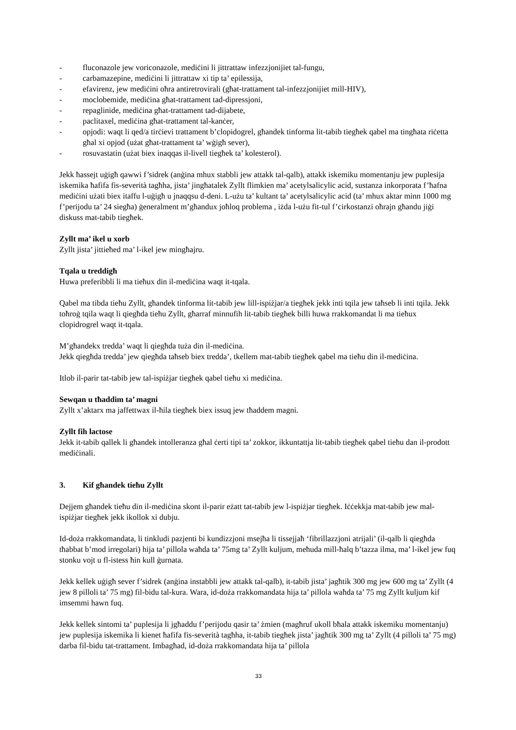- fluconazole jew voriconazole, mediċini li jittrattaw infezzjonijiet tal-fungu,
- carbamazepine, mediċini li jittrattaw xi tip ta’ epilessija,
- efavirenz, jew mediċini oħra antiretrovirali (għat-trattament tal-infezzjonijiet mill-HIV),
- moclobemide, mediċina għat-trattament tad-dipressjoni,
- repaglinide, mediċina għat-trattament tad-dijabete,
- paclitaxel, mediċina għat-trattament tal-kanċer,
- opjodi: waqt li qed/a tirċievi trattament b’clopidogrel, għandek tinforma lit-tabib tiegħek qabel ma tingħata riċetta għal xi opjod (użat għat-trattament ta’ wġigħ sever),
- rosuvastatin (użat biex inaqqas il-livell tiegħek ta’ kolesterol).
Jekk ħassejt uġigħ qawwi f’sidrek (anġina mhux stabbli jew attakk tal-qalb), attakk iskemiku momentanju jew puplesija iskemika ħafifa fis-severità tagħha, jista’ jingħatalek Zyllt flimkien ma’ acetylsalicylic acid, sustanza inkorporata f’ħafna mediċini użati biex itaffu l-uġigħ u jnaqqsu d-deni. L-użu ta’ kultant ta’ acetylsalicylic acid (ta’ mhux aktar minn 1000 mg f’perijodu ta’ 24 siegħa) ġeneralment m’għandux joħloq problema , iżda l-użu fit-tul f’cirkostanzi oħrajn għandu jiġi diskuss mat-tabib tiegħek.
Zyllt ma’ ikel u xorb
Zyllt jista’ jittieħed ma’ l-ikel jew mingħajru.
Tqala u treddigħ
Huwa preferibbli li ma tieħux din il-mediċina waqt it-tqala.
Qabel ma tibda tieħu Zyllt, għandek tinforma lit-tabib jew lill-ispiżjar/a tiegħek jekk inti tqila jew taħseb li inti tqila. Jekk toħroġ tqila waqt li qiegħda tieħu Zyllt, għarraf minnufih lit-tabib tiegħek billi huwa rrakkomandat li ma tieħux clopidrogrel waqt it-tqala.
M’għandekx tredda’ waqt li qiegħda tuża din il-mediċina.
Jekk qiegħda tredda’ jew qiegħda taħseb biex tredda’, tkellem mat-tabib tiegħek qabel ma tieħu din il-mediċina.
Itlob il-parir tat-tabib jew tal-ispiżjar tiegħek qabel tieħu xi mediċina.
Sewqan u tħaddim ta’ magni
Zyllt x’aktarx ma jaffettwax il-ħila tiegħek biex issuq jew tħaddem magni.
Zyllt fih lactose
Jekk it-tabib qallek li għandek intolleranza għal ċerti tipi ta’ zokkor, ikkuntattja lit-tabib tiegħek qabel tieħu dan il-prodott mediċinali.
3. Kif għandek tieħu Zyllt
Dejjem għandek tieħu din il-mediċina skont il-parir eżatt tat-tabib jew l-ispiżjar tiegħek. Iċċekkja mat-tabib jew mal-ispiżjar tiegħek jekk ikollok xi dubju.
Id-doża rrakkomandata, li tinkludi pazjenti bi kundizzjoni msejħa li tissejjaħ ‘fibrillazzjoni atrijali’ (il-qalb li qiegħda tħabbat b’mod irregolari) hija ta’ pillola waħda ta’ 75mg ta’ Zyllt kuljum, meħuda mill-ħalq b’tazza ilma, ma’ l-ikel jew fuq stonku vojt u fl-istess ħin kull ġurnata.
Jekk kellek uġigħ sever f’sidrek (anġina instabbli jew attakk tal-qalb), it-tabib jista’ jagħtik 300 mg jew 600 mg ta’ Zyllt (4 jew 8 pilloli ta’ 75 mg) fil-bidu tal-kura. Wara, id-doża rrakkomandata hija ta’ pillola waħda ta’ 75 mg Zyllt kuljum kif imsemmi hawn fuq.
Jekk kellek sintomi ta’ puplesija li jgħaddu f’perijodu qasir ta’ żmien (magħruf ukoll bħala attakk iskemiku momentanju) jew puplesija iskemika li kienet ħafifa fis-severità tagħha, it-tabib tiegħek jista’ jagħtik 300 mg ta’ Zyllt (4 pilloli ta’ 75 mg) darba fil-bidu tat-trattament. Imbagħad, id-doża rrakkomandata hija ta’ pillola
33